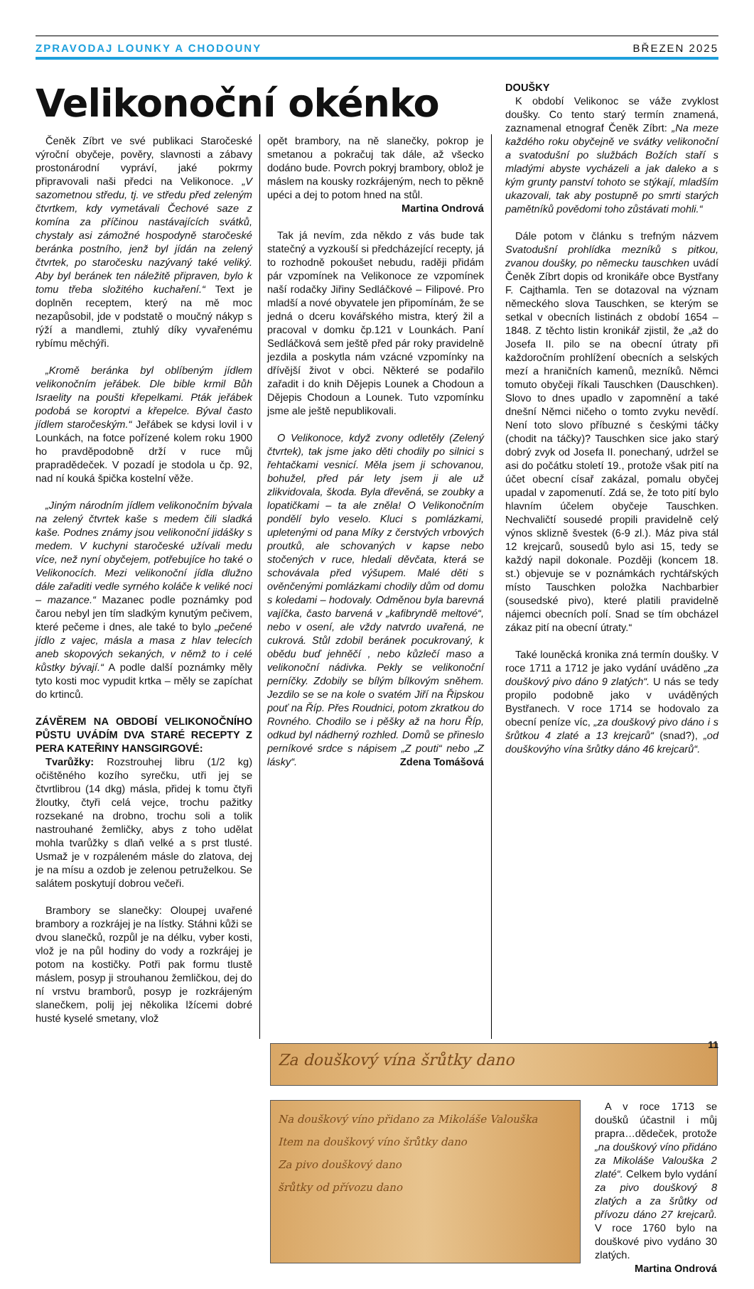ZPRAVODAJ LOUNKY A CHODOUNY BŘEZEN 2025
Velikonoční okénko
Čeněk Zíbrt ve své publikaci Staročeské výroční obyčeje, pověry, slavnosti a zábavy prostonárodní vypráví, jaké pokrmy připravovali naši předci na Velikonoce. „V sazometnou středu, tj. ve středu před zeleným čtvrtkem, kdy vymetávali Čechové saze z komína za příčinou nastávajících svátků, chystaly asi zámožné hospodyně staročeské beránka postního, jenž byl jídán na zelený čtvrtek, po staročesku nazývaný také veliký. Aby byl beránek ten náležitě připraven, bylo k tomu třeba složitého kuchaření.“ Text je doplněn receptem, který na mě moc nezapůsobil, jde v podstatě o moučný nákyp s rýží a mandlemi, ztuhlý díky vyvařenému rybímu měchýři.
„Kromě beránka byl oblíbeným jídlem velikonočním jeřábek. Dle bible krmil Bůh Israelity na poušti křepelkami. Pták jeřábek podobá se koroptvi a křepelce. Býval často jídlem staročeským.“ Jeřábek se kdysi lovil i v Lounkách, na fotce pořízené kolem roku 1900 ho pravděpodobně drží v ruce můj prapradědeček. V pozadí je stodola u čp. 92, nad ní kouká špička kostelní věže.
„Jiným národním jídlem velikonočním bývala na zelený čtvrtek kaše s medem čili sladká kaše. Podnes známy jsou velikonoční jidášky s medem. V kuchyni staročeské užívali medu více, než nyní obyčejem, potřebujíce ho také o Velikonocích. Mezi velikonoční jídla dlužno dále zařaditi vedle syrného koláče k veliké noci – mazance.“ Mazanec podle poznámky pod čarou nebyl jen tím sladkým kynutým pečivem, které pečeme i dnes, ale také to bylo „pečené jídlo z vajec, másla a masa z hlav telecích aneb skopových sekaných, v němž to i celé kůstky bývají.“ A podle další poznámky měly tyto kosti moc vypudit krtka – měly se zapíchat do krtinců.
ZÁVĚREM NA OBDOBÍ VELIKONOČNÍHO PŮSTU UVÁDÍM DVA STARÉ RECEPTY Z PERA KATEŘINY HANSGIRGOVÉ:
Tvarůžky: Rozstrouhej libru (1/2 kg) očištěného kozího syrečku, utři jej se čtvrtlibrou (14 dkg) másla, přidej k tomu čtyři žloutky, čtyři celá vejce, trochu pažitky rozsekané na drobno, trochu soli a tolik nastrouhané žemličky, abys z toho udělat mohla tvarůžky s dlaň velké a s prst tlusté. Usmaž je v rozpáleném másle do zlatova, dej je na mísu a ozdob je zelenou petruželkou. Se salátem poskytují dobrou večeři.
Brambory se slanečky: Oloupej uvařené brambory a rozkrájej je na lístky. Stáhni kůži se dvou slanečků, rozpůl je na délku, vyber kosti, vlož je na půl hodiny do vody a rozkrájej je potom na kostičky. Potři pak formu tlustě máslem, posyp ji strouhanou žemličkou, dej do ní vrstvu bramborů, posyp je rozkrájeným slanečkem, polij jej několika lžícemi dobré husté kyselé smetany, vlož
opět brambory, na ně slanečky, pokrop je smetanou a pokračuj tak dále, až všecko dodáno bude. Povrch pokryj brambory, oblož je máslem na kousky rozkrájeným, nech to pěkně upéci a dej to potom hned na stůl.
Martina Ondrová
Tak já nevím, zda někdo z vás bude tak statečný a vyzkouší si předcházející recepty, já to rozhodně pokoušet nebudu, raději přidám pár vzpomínek na Velikonoce ze vzpomínek naší rodačky Jiřiny Sedláčkové – Filipové. Pro mladší a nové obyvatele jen připomínám, že se jedná o dceru kovářského mistra, který žil a pracoval v domku čp.121 v Lounkách. Paní Sedláčková sem ještě před pár roky pravidelně jezdila a poskytla nám vzácné vzpomínky na dřívější život v obci. Některé se podařilo zařadit i do knih Dějepis Lounek a Chodoun a Dějepis Chodoun a Lounek. Tuto vzpomínku jsme ale ještě nepublikovali.
O Velikonoce, když zvony odletěly (Zelený čtvrtek), tak jsme jako děti chodily po silnici s řehtačkami vesnicí. Měla jsem ji schovanou, bohužel, před pár lety jsem ji ale už zlikvidovala, škoda. Byla dřevěná, se zoubky a lopatičkami – ta ale zněla! O Velikonočním pondělí bylo veselo. Kluci s pomlázkami, upletenými od pana Míky z čerstvých vrbových proutků, ale schovaných v kapse nebo stočených v ruce, hledali děvčata, která se schovávala před výšupem. Malé děti s ověnčenými pomlázkami chodily dům od domu s koledami – hodovaly. Odměnou byla barevná vajíčka, často barvená v „kafibryndě meltové“, nebo v osení, ale vždy natvrdo uvařená, ne cukrová. Stůl zdobil beránek pocukrovaný, k obědu buď jehněčí , nebo kůzlečí maso a velikonoční nádivka. Pekly se velikonoční perníčky. Zdobily se bílým bílkovým sněhem. Jezdilo se se na kole o svatém Jiří na Řipskou pouť na Říp. Přes Roudnici, potom zkratkou do Rovného. Chodilo se i pěšky až na horu Říp, odkud byl nádherný rozhled. Domů se přineslo perníkové srdce s nápisem „Z pouti“ nebo „Z lásky“. Zdena Tomášová
DOUŠKY
K období Velikonoc se váže zvyklost doušky. Co tento starý termín znamená, zaznamenal etnograf Čeněk Zíbrt: „Na meze každého roku obyčejně ve svátky velikonoční a svatodušní po službách Božích staří s mladými abyste vycházeli a jak daleko a s kým grunty panství tohoto se stýkají, mladším ukazovali, tak aby postupně po smrti starých pamětníků povědomi toho zůstávati mohli.“
Dále potom v článku s trefným názvem Svatodušní prohlídka mezníků s pitkou, zvanou doušky, po německu tauschken uvádí Čeněk Zíbrt dopis od kronikáře obce Bystřany F. Cajthamla. Ten se dotazoval na význam německého slova Tauschken, se kterým se setkal v obecních listinách z období 1654 – 1848. Z těchto listin kronikář zjistil, že „až do Josefa II. pilo se na obecní útraty při každoročním prohlížení obecních a selských mezí a hraničních kamenů, mezníků. Němci tomuto obyčeji říkali Tauschken (Dauschken). Slovo to dnes upadlo v zapomnění a také dnešní Němci ničeho o tomto zvyku nevědí. Není toto slovo příbuzné s českými táčky (chodit na táčky)? Tauschken sice jako starý dobrý zvyk od Josefa II. ponechaný, udržel se asi do počátku století 19., protože však pití na účet obecní císař zakázal, pomalu obyčej upadal v zapomenutí. Zdá se, že toto pití bylo hlavním účelem obyčeje Tauschken. Nechvaličtí sousedé propili pravidelně celý výnos sklizně švestek (6-9 zl.). Máz piva stál 12 krejcarů, sousedů bylo asi 15, tedy se každý napil dokonale. Později (koncem 18. st.) objevuje se v poznámkách rychtářských místo Tauschken položka Nachbarbier (sousedské pivo), které platili pravidelně nájemci obecních polí. Snad se tím obcházel zákaz pití na obecní útraty.“
Také louněcká kronika zná termín doušky. V roce 1711 a 1712 je jako vydání uváděno „za douškový pivo dáno 9 zlatých“. U nás se tedy propilo podobně jako v uváděných Bystřanech. V roce 1714 se hodovalo za obecní peníze víc, „za douškový pivo dáno i s šrůtkou 4 zlaté a 13 krejcarů“ (snad?), „od douškovýho vína šrůtky dáno 46 krejcarů“.
Za douškový vína šrůtky dano
Na douškový víno přidano za Mikoláše Valouška
Item na douškový víno šrůtky dano
Za pivo douškový dano
šrůtky od přívozu dano
A v roce 1713 se doušků účastnil i můj prapra…dědeček, protože „na douškový víno přidáno za Mikoláše Valouška 2 zlaté“. Celkem bylo vydání za pivo douškový 8 zlatých a za šrůtky od přívozu dáno 27 krejcarů. V roce 1760 bylo na douškové pivo vydáno 30 zlatých.
Martina Ondrová
11